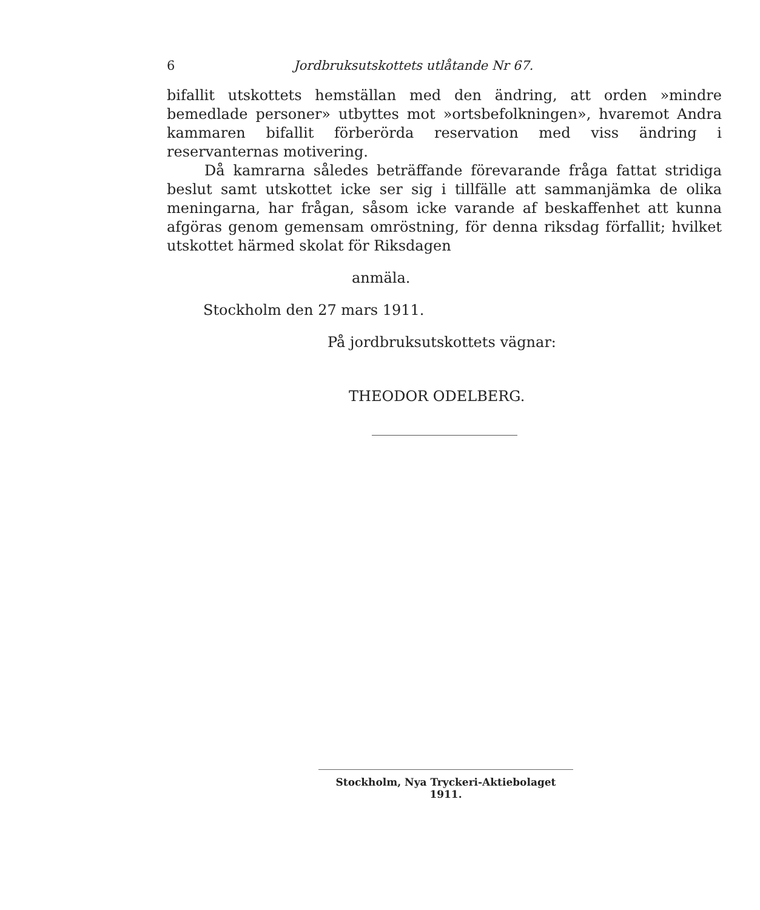6
Jordbruksutskottets utlåtande Nr 67.
bifallit utskottets hemställan med den ändring, att orden »mindre bemedlade personer» utbyttes mot »ortsbefolkningen», hvaremot Andra kammaren bifallit förberörda reservation med viss ändring i reservanternas motivering.
Då kamrarna således beträffande förevarande fråga fattat stridiga beslut samt utskottet icke ser sig i tillfälle att sammanjämka de olika meningarna, har frågan, såsom icke varande af beskaffenhet att kunna afgöras genom gemensam omröstning, för denna riksdag förfallit; hvilket utskottet härmed skolat för Riksdagen
anmäla.
Stockholm den 27 mars 1911.
På jordbruksutskottets vägnar:
THEODOR ODELBERG.
Stockholm, Nya Tryckeri-Aktiebolaget 1911.